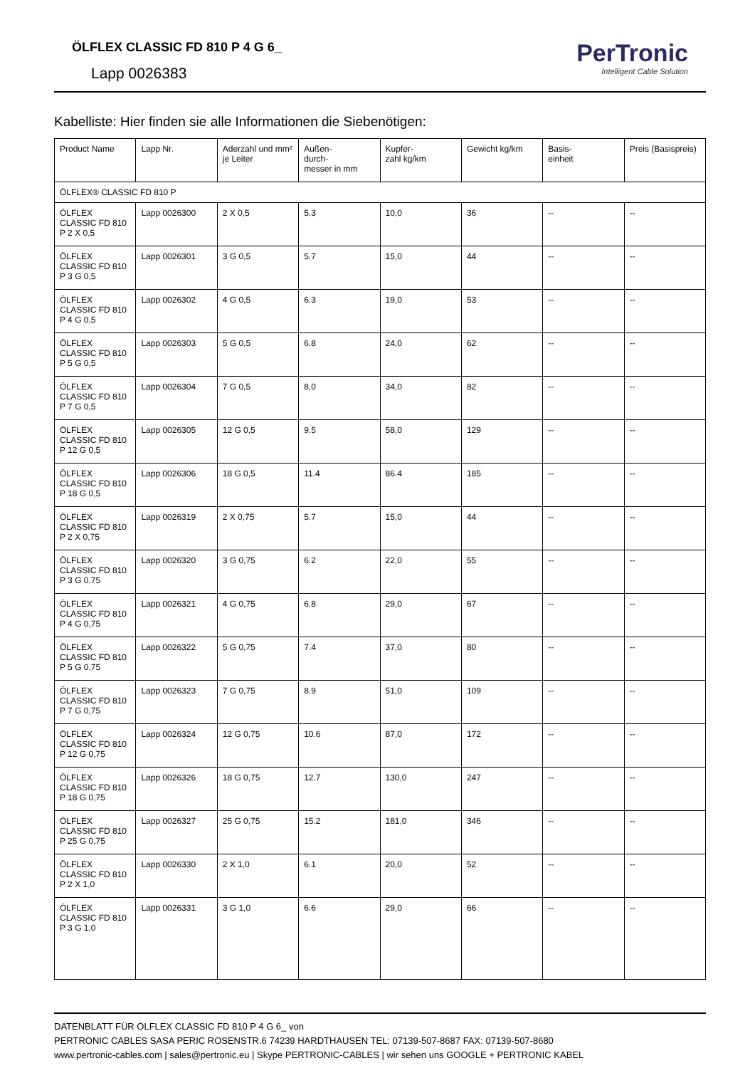ÖLFLEX CLASSIC FD 810 P 4 G 6_
Lapp 0026383
PerTronic
Intelligent Cable Solution
Kabelliste: Hier finden sie alle Informationen die Siebenötigen:
| Product Name | Lapp Nr. | Aderzahl und mm² je Leiter | Außen- durch- messer in mm | Kupfer- zahl kg/km | Gewicht kg/km | Basis- einheit | Preis (Basispreis) |
| --- | --- | --- | --- | --- | --- | --- | --- |
| ÖLFLEX® CLASSIC FD 810 P | | | | | | | |
| ÖLFLEX CLASSIC FD 810 P 2 X 0,5 | Lapp 0026300 | 2 X 0,5 | 5.3 | 10,0 | 36 | -- | -- |
| ÖLFLEX CLASSIC FD 810 P 3 G 0,5 | Lapp 0026301 | 3 G 0,5 | 5.7 | 15,0 | 44 | -- | -- |
| ÖLFLEX CLASSIC FD 810 P 4 G 0,5 | Lapp 0026302 | 4 G 0,5 | 6.3 | 19,0 | 53 | -- | -- |
| ÖLFLEX CLASSIC FD 810 P 5 G 0,5 | Lapp 0026303 | 5 G 0,5 | 6.8 | 24,0 | 62 | -- | -- |
| ÖLFLEX CLASSIC FD 810 P 7 G 0,5 | Lapp 0026304 | 7 G 0,5 | 8,0 | 34,0 | 82 | -- | -- |
| ÖLFLEX CLASSIC FD 810 P 12 G 0,5 | Lapp 0026305 | 12 G 0,5 | 9.5 | 58,0 | 129 | -- | -- |
| ÖLFLEX CLASSIC FD 810 P 18 G 0,5 | Lapp 0026306 | 18 G 0,5 | 11.4 | 86.4 | 185 | -- | -- |
| ÖLFLEX CLASSIC FD 810 P 2 X 0,75 | Lapp 0026319 | 2 X 0,75 | 5.7 | 15,0 | 44 | -- | -- |
| ÖLFLEX CLASSIC FD 810 P 3 G 0,75 | Lapp 0026320 | 3 G 0,75 | 6.2 | 22,0 | 55 | -- | -- |
| ÖLFLEX CLASSIC FD 810 P 4 G 0,75 | Lapp 0026321 | 4 G 0,75 | 6.8 | 29,0 | 67 | -- | -- |
| ÖLFLEX CLASSIC FD 810 P 5 G 0,75 | Lapp 0026322 | 5 G 0,75 | 7.4 | 37,0 | 80 | -- | -- |
| ÖLFLEX CLASSIC FD 810 P 7 G 0,75 | Lapp 0026323 | 7 G 0,75 | 8.9 | 51,0 | 109 | -- | -- |
| ÖLFLEX CLASSIC FD 810 P 12 G 0,75 | Lapp 0026324 | 12 G 0,75 | 10.6 | 87,0 | 172 | -- | -- |
| ÖLFLEX CLASSIC FD 810 P 18 G 0,75 | Lapp 0026326 | 18 G 0,75 | 12.7 | 130,0 | 247 | -- | -- |
| ÖLFLEX CLASSIC FD 810 P 25 G 0,75 | Lapp 0026327 | 25 G 0,75 | 15.2 | 181,0 | 346 | -- | -- |
| ÖLFLEX CLASSIC FD 810 P 2 X 1,0 | Lapp 0026330 | 2 X 1,0 | 6.1 | 20,0 | 52 | -- | -- |
| ÖLFLEX CLASSIC FD 810 P 3 G 1,0 | Lapp 0026331 | 3 G 1,0 | 6.6 | 29,0 | 66 | -- | -- |
DATENBLATT FÜR ÖLFLEX CLASSIC FD 810 P 4 G 6_ von
PERTRONIC CABLES SASA PERIC ROSENSTR.6 74239 HARDTHAUSEN TEL: 07139-507-8687 FAX: 07139-507-8680
www.pertronic-cables.com | sales@pertronic.eu | Skype PERTRONIC-CABLES | wir sehen uns GOOGLE + PERTRONIC KABEL